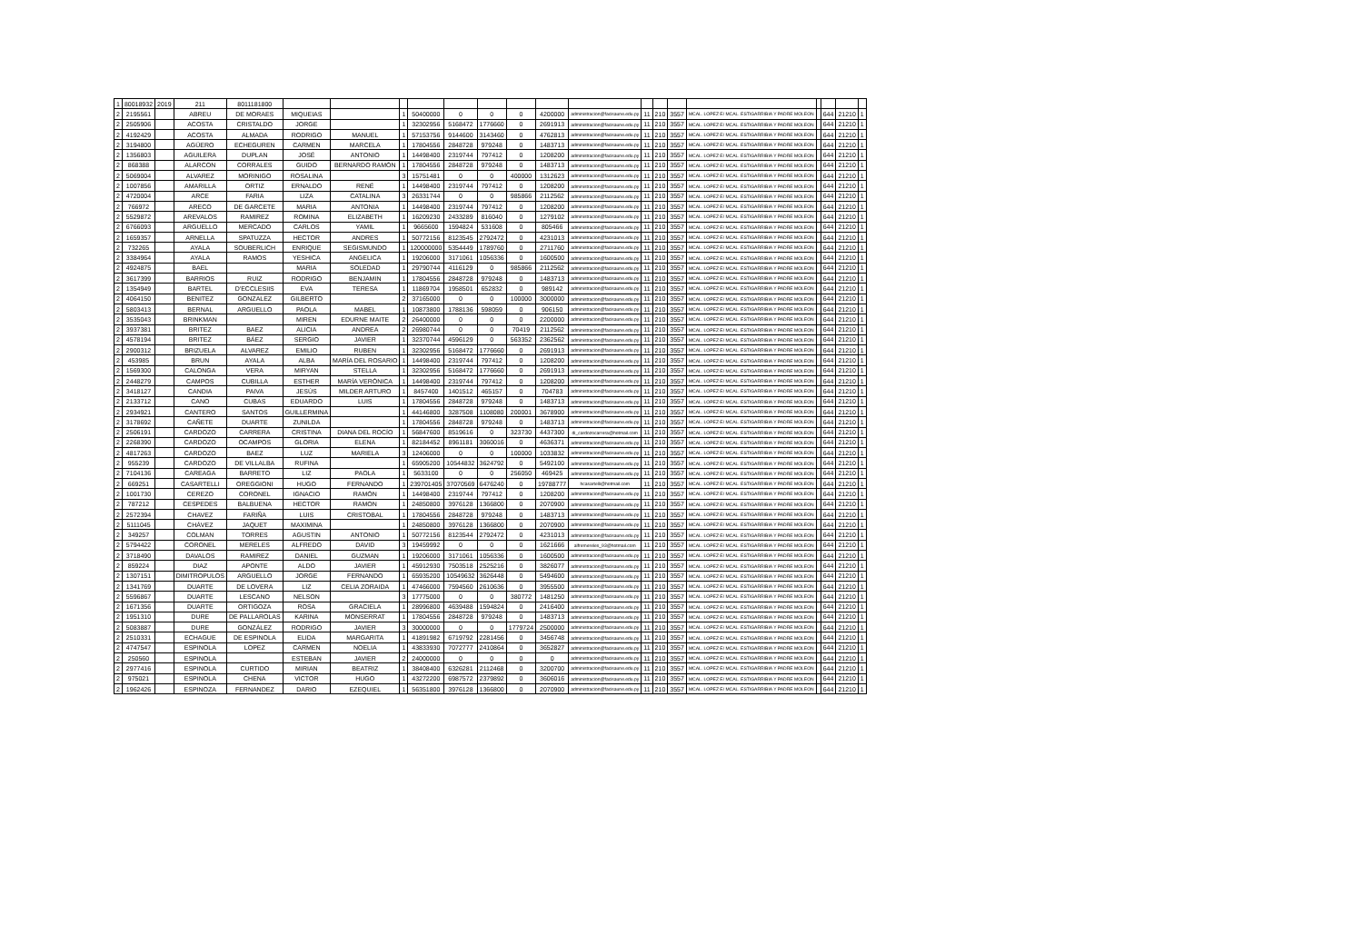| 1 | 80018932 | 2019 | 211 | 8011181800 | | | | | | | | | | | | | | | | | |
| 2 | 2195561 | | ABREU | DE MORAES | MIQUEIAS | | 1 | 50400000 | 0 | 0 | 0 | 4200000 | administracion@facisaune.edu.py | 11 | 210 | 3557 | MCAL. LOPEZ E/ MCAL. ESTIGARRIBIA Y PADRE MOLEON | | 644 | 21210 | 1 |
| 2 | 2505906 | | ACOSTA | CRISTALDO | JORGE | | 1 | 32302956 | 5168472 | 1776660 | 0 | 2691913 | administracion@facisaune.edu.py | 11 | 210 | 3557 | MCAL. LOPEZ E/ MCAL. ESTIGARRIBIA Y PADRE MOLEON | | 644 | 21210 | 1 |
| 2 | 4192429 | | ACOSTA | ALMADA | RODRIGO | MANUEL | 1 | 57153756 | 9144600 | 3143460 | 0 | 4762813 | administracion@facisaune.edu.py | 11 | 210 | 3557 | MCAL. LOPEZ E/ MCAL. ESTIGARRIBIA Y PADRE MOLEON | | 644 | 21210 | 1 |
| 2 | 3194800 | | AGÜERO | ECHEGUREN | CARMEN | MARCELA | 1 | 17804556 | 2848728 | 979248 | 0 | 1483713 | administracion@facisaune.edu.py | 11 | 210 | 3557 | MCAL. LOPEZ E/ MCAL. ESTIGARRIBIA Y PADRE MOLEON | | 644 | 21210 | 1 |
| 2 | 1356803 | | AGUILERA | DUPLAN | JOSÉ | ANTONIO | 1 | 14498400 | 2319744 | 797412 | 0 | 1208200 | administracion@facisaune.edu.py | 11 | 210 | 3557 | MCAL. LOPEZ E/ MCAL. ESTIGARRIBIA Y PADRE MOLEON | | 644 | 21210 | 1 |
| 2 | 868388 | | ALARCON | CORRALES | GUIDO | BERNARDO RAMÓN | 1 | 17804556 | 2848728 | 979248 | 0 | 1483713 | administracion@facisaune.edu.py | 11 | 210 | 3557 | MCAL. LOPEZ E/ MCAL. ESTIGARRIBIA Y PADRE MOLEON | | 644 | 21210 | 1 |
| 2 | 5069004 | | ALVAREZ | MORINIGO | ROSALINA | | 3 | 15751481 | 0 | 0 | 400000 | 1312623 | administracion@facisaune.edu.py | 11 | 210 | 3557 | MCAL. LOPEZ E/ MCAL. ESTIGARRIBIA Y PADRE MOLEON | | 644 | 21210 | 1 |
| 2 | 1007856 | | AMARILLA | ORTIZ | ERNALDO | RENÉ | 1 | 14498400 | 2319744 | 797412 | 0 | 1208200 | administracion@facisaune.edu.py | 11 | 210 | 3557 | MCAL. LOPEZ E/ MCAL. ESTIGARRIBIA Y PADRE MOLEON | | 644 | 21210 | 1 |
| 2 | 4720004 | | ARCE | FARIA | LIZA | CATALINA | 3 | 26331744 | 0 | 0 | 985866 | 2112562 | administracion@facisaune.edu.py | 11 | 210 | 3557 | MCAL. LOPEZ E/ MCAL. ESTIGARRIBIA Y PADRE MOLEON | | 644 | 21210 | 1 |
| 2 | 766972 | | ARECO | DE GARCETE | MARIA | ANTONIA | 1 | 14498400 | 2319744 | 797412 | 0 | 1208200 | administracion@facisaune.edu.py | 11 | 210 | 3557 | MCAL. LOPEZ E/ MCAL. ESTIGARRIBIA Y PADRE MOLEON | | 644 | 21210 | 1 |
| 2 | 5529872 | | AREVALOS | RAMIREZ | ROMINA | ELIZABETH | 1 | 16209230 | 2433289 | 816040 | 0 | 1279102 | administracion@facisaune.edu.py | 11 | 210 | 3557 | MCAL. LOPEZ E/ MCAL. ESTIGARRIBIA Y PADRE MOLEON | | 644 | 21210 | 1 |
| 2 | 6766093 | | ARGUELLO | MERCADO | CARLOS | YAMIL | 1 | 9665600 | 1594824 | 531608 | 0 | 805466 | administracion@facisaune.edu.py | 11 | 210 | 3557 | MCAL. LOPEZ E/ MCAL. ESTIGARRIBIA Y PADRE MOLEON | | 644 | 21210 | 1 |
| 2 | 1659357 | | ARNELLA | SPATUZZA | HECTOR | ANDRES | 1 | 50772156 | 8123545 | 2792472 | 0 | 4231013 | administracion@facisaune.edu.py | 11 | 210 | 3557 | MCAL. LOPEZ E/ MCAL. ESTIGARRIBIA Y PADRE MOLEON | | 644 | 21210 | 1 |
| 2 | 732265 | | AYALA | SOUBERLICH | ENRIQUE | SEGISMUNDO | 1 | 120000000 | 5354449 | 1789760 | 0 | 2711760 | administracion@facisaune.edu.py | 11 | 210 | 3557 | MCAL. LOPEZ E/ MCAL. ESTIGARRIBIA Y PADRE MOLEON | | 644 | 21210 | 1 |
| 2 | 3384964 | | AYALA | RAMOS | YESHICA | ANGELICA | 1 | 19206000 | 3171061 | 1056336 | 0 | 1600500 | administracion@facisaune.edu.py | 11 | 210 | 3557 | MCAL. LOPEZ E/ MCAL. ESTIGARRIBIA Y PADRE MOLEON | | 644 | 21210 | 1 |
| 2 | 4924875 | | BAEL | | MARIA | SOLEDAD | 1 | 29790744 | 4116129 | 0 | 985866 | 2112562 | administracion@facisaune.edu.py | 11 | 210 | 3557 | MCAL. LOPEZ E/ MCAL. ESTIGARRIBIA Y PADRE MOLEON | | 644 | 21210 | 1 |
| 2 | 3617399 | | BARRIOS | RUIZ | RODRIGO | BENJAMIN | 1 | 17804556 | 2848728 | 979248 | 0 | 1483713 | administracion@facisaune.edu.py | 11 | 210 | 3557 | MCAL. LOPEZ E/ MCAL. ESTIGARRIBIA Y PADRE MOLEON | | 644 | 21210 | 1 |
| 2 | 1354949 | | BARTEL | D'ECCLESIIS | EVA | TERESA | 1 | 11869704 | 1958501 | 652832 | 0 | 989142 | administracion@facisaune.edu.py | 11 | 210 | 3557 | MCAL. LOPEZ E/ MCAL. ESTIGARRIBIA Y PADRE MOLEON | | 644 | 21210 | 1 |
| 2 | 4064150 | | BENITEZ | GONZALEZ | GILBERTO | | 2 | 37165000 | 0 | 0 | 100000 | 3000000 | administracion@facisaune.edu.py | 11 | 210 | 3557 | MCAL. LOPEZ E/ MCAL. ESTIGARRIBIA Y PADRE MOLEON | | 644 | 21210 | 1 |
| 2 | 5803413 | | BERNAL | ARGUELLO | PAOLA | MABEL | 1 | 10873800 | 1788136 | 598059 | 0 | 906150 | administracion@facisaune.edu.py | 11 | 210 | 3557 | MCAL. LOPEZ E/ MCAL. ESTIGARRIBIA Y PADRE MOLEON | | 644 | 21210 | 1 |
| 2 | 3535043 | | BRINKMAN | | MIREN | EDURNE MAITE | 2 | 26400000 | 0 | 0 | 0 | 2200000 | administracion@facisaune.edu.py | 11 | 210 | 3557 | MCAL. LOPEZ E/ MCAL. ESTIGARRIBIA Y PADRE MOLEON | | 644 | 21210 | 1 |
| 2 | 3937381 | | BRITEZ | BAEZ | ALICIA | ANDREA | 2 | 26980744 | 0 | 0 | 70419 | 2112562 | administracion@facisaune.edu.py | 11 | 210 | 3557 | MCAL. LOPEZ E/ MCAL. ESTIGARRIBIA Y PADRE MOLEON | | 644 | 21210 | 1 |
| 2 | 4578194 | | BRITEZ | BÁEZ | SERGIO | JAVIER | 1 | 32370744 | 4596129 | 0 | 563352 | 2362562 | administracion@facisaune.edu.py | 11 | 210 | 3557 | MCAL. LOPEZ E/ MCAL. ESTIGARRIBIA Y PADRE MOLEON | | 644 | 21210 | 1 |
| 2 | 2900312 | | BRIZUELA | ALVAREZ | EMILIO | RUBEN | 1 | 32302956 | 5168472 | 1776660 | 0 | 2691913 | administracion@facisaune.edu.py | 11 | 210 | 3557 | MCAL. LOPEZ E/ MCAL. ESTIGARRIBIA Y PADRE MOLEON | | 644 | 21210 | 1 |
| 2 | 453985 | | BRUN | AYALA | ALBA | MARÍA DEL ROSARIO | 1 | 14498400 | 2319744 | 797412 | 0 | 1208200 | administracion@facisaune.edu.py | 11 | 210 | 3557 | MCAL. LOPEZ E/ MCAL. ESTIGARRIBIA Y PADRE MOLEON | | 644 | 21210 | 1 |
| 2 | 1569300 | | CALONGA | VERA | MIRYAN | STELLA | 1 | 32302956 | 5168472 | 1776660 | 0 | 2691913 | administracion@facisaune.edu.py | 11 | 210 | 3557 | MCAL. LOPEZ E/ MCAL. ESTIGARRIBIA Y PADRE MOLEON | | 644 | 21210 | 1 |
| 2 | 2448279 | | CAMPOS | CUBILLA | ESTHER | MARÍA VERÓNICA | 1 | 14498400 | 2319744 | 797412 | 0 | 1208200 | administracion@facisaune.edu.py | 11 | 210 | 3557 | MCAL. LOPEZ E/ MCAL. ESTIGARRIBIA Y PADRE MOLEON | | 644 | 21210 | 1 |
| 2 | 3418127 | | CANDIA | PAIVA | JESÚS | MILDER ARTURO | 1 | 8457400 | 1401512 | 465157 | 0 | 704783 | administracion@facisaune.edu.py | 11 | 210 | 3557 | MCAL. LOPEZ E/ MCAL. ESTIGARRIBIA Y PADRE MOLEON | | 644 | 21210 | 1 |
| 2 | 2133712 | | CANO | CUBAS | EDUARDO | LUIS | 1 | 17804556 | 2848728 | 979248 | 0 | 1483713 | administracion@facisaune.edu.py | 11 | 210 | 3557 | MCAL. LOPEZ E/ MCAL. ESTIGARRIBIA Y PADRE MOLEON | | 644 | 21210 | 1 |
| 2 | 2934921 | | CANTERO | SANTOS | GUILLERMINA | | 1 | 44146800 | 3287508 | 1108080 | 200001 | 3678900 | administracion@facisaune.edu.py | 11 | 210 | 3557 | MCAL. LOPEZ E/ MCAL. ESTIGARRIBIA Y PADRE MOLEON | | 644 | 21210 | 1 |
| 2 | 3178692 | | CAÑETE | DUARTE | ZUNILDA | | 1 | 17804556 | 2848728 | 979248 | 0 | 1483713 | administracion@facisaune.edu.py | 11 | 210 | 3557 | MCAL. LOPEZ E/ MCAL. ESTIGARRIBIA Y PADRE MOLEON | | 644 | 21210 | 1 |
| 2 | 2506191 | | CARDOZO | CARRERA | CRISTINA | DIANA DEL ROCÍO | 1 | 56847600 | 8519616 | 0 | 323730 | 4437300 | di_cardozocarrera@hotmail.com | 11 | 210 | 3557 | MCAL. LOPEZ E/ MCAL. ESTIGARRIBIA Y PADRE MOLEON | | 644 | 21210 | 1 |
| 2 | 2268390 | | CARDOZO | OCAMPOS | GLORIA | ELENA | 1 | 82184452 | 8961181 | 3060016 | 0 | 4636371 | administracion@facisaune.edu.py | 11 | 210 | 3557 | MCAL. LOPEZ E/ MCAL. ESTIGARRIBIA Y PADRE MOLEON | | 644 | 21210 | 1 |
| 2 | 4817263 | | CARDOZO | BAEZ | LUZ | MARIELA | 3 | 12406000 | 0 | 0 | 100000 | 1033832 | administracion@facisaune.edu.py | 11 | 210 | 3557 | MCAL. LOPEZ E/ MCAL. ESTIGARRIBIA Y PADRE MOLEON | | 644 | 21210 | 1 |
| 2 | 955239 | | CARDOZO | DE VILLALBA | RUFINA | | 1 | 65905200 | 10544832 | 3624792 | 0 | 5492100 | administracion@facisaune.edu.py | 11 | 210 | 3557 | MCAL. LOPEZ E/ MCAL. ESTIGARRIBIA Y PADRE MOLEON | | 644 | 21210 | 1 |
| 2 | 7104136 | | CAREAGA | BARRETO | LIZ | PAOLA | 1 | 5633100 | 0 | 0 | 256050 | 469425 | administracion@facisaune.edu.py | 11 | 210 | 3557 | MCAL. LOPEZ E/ MCAL. ESTIGARRIBIA Y PADRE MOLEON | | 644 | 21210 | 1 |
| 2 | 669251 | | CASARTELLI | OREGGIONI | HUGO | FERNANDO | 1 | 239701405 | 37070569 | 6476240 | 0 | 19788777 | hcasartelli@hotmail.com | 11 | 210 | 3557 | MCAL. LOPEZ E/ MCAL. ESTIGARRIBIA Y PADRE MOLEON | | 644 | 21210 | 1 |
| 2 | 1001730 | | CEREZO | CORONEL | IGNACIO | RAMÓN | 1 | 14498400 | 2319744 | 797412 | 0 | 1208200 | administracion@facisaune.edu.py | 11 | 210 | 3557 | MCAL. LOPEZ E/ MCAL. ESTIGARRIBIA Y PADRE MOLEON | | 644 | 21210 | 1 |
| 2 | 787212 | | CESPEDES | BALBUENA | HECTOR | RAMON | 1 | 24850800 | 3976128 | 1366800 | 0 | 2070900 | administracion@facisaune.edu.py | 11 | 210 | 3557 | MCAL. LOPEZ E/ MCAL. ESTIGARRIBIA Y PADRE MOLEON | | 644 | 21210 | 1 |
| 2 | 2572394 | | CHAVEZ | FARIÑA | LUIS | CRISTOBAL | 1 | 17804556 | 2848728 | 979248 | 0 | 1483713 | administracion@facisaune.edu.py | 11 | 210 | 3557 | MCAL. LOPEZ E/ MCAL. ESTIGARRIBIA Y PADRE MOLEON | | 644 | 21210 | 1 |
| 2 | 5111045 | | CHÁVEZ | JAQUET | MAXIMINA | | 1 | 24850800 | 3976128 | 1366800 | 0 | 2070900 | administracion@facisaune.edu.py | 11 | 210 | 3557 | MCAL. LOPEZ E/ MCAL. ESTIGARRIBIA Y PADRE MOLEON | | 644 | 21210 | 1 |
| 2 | 349257 | | COLMAN | TORRES | AGUSTIN | ANTONIO | 1 | 50772156 | 8123544 | 2792472 | 0 | 4231013 | administracion@facisaune.edu.py | 11 | 210 | 3557 | MCAL. LOPEZ E/ MCAL. ESTIGARRIBIA Y PADRE MOLEON | | 644 | 21210 | 1 |
| 2 | 5794422 | | CORONEL | MERELES | ALFREDO | DAVID | 3 | 19459992 | 0 | 0 | 0 | 1621666 | alfremereles_93@hotmail.com | 11 | 210 | 3557 | MCAL. LOPEZ E/ MCAL. ESTIGARRIBIA Y PADRE MOLEON | | 644 | 21210 | 1 |
| 2 | 3718490 | | DAVALOS | RAMIREZ | DANIEL | GUZMAN | 1 | 19206000 | 3171061 | 1056336 | 0 | 1600500 | administracion@facisaune.edu.py | 11 | 210 | 3557 | MCAL. LOPEZ E/ MCAL. ESTIGARRIBIA Y PADRE MOLEON | | 644 | 21210 | 1 |
| 2 | 859224 | | DIAZ | APONTE | ALDO | JAVIER | 1 | 45912930 | 7503518 | 2525216 | 0 | 3826077 | administracion@facisaune.edu.py | 11 | 210 | 3557 | MCAL. LOPEZ E/ MCAL. ESTIGARRIBIA Y PADRE MOLEON | | 644 | 21210 | 1 |
| 2 | 1307151 | | DIMITROPULOS | ARGUELLO | JORGE | FERNANDO | 1 | 65935200 | 10549632 | 3626448 | 0 | 5494600 | administracion@facisaune.edu.py | 11 | 210 | 3557 | MCAL. LOPEZ E/ MCAL. ESTIGARRIBIA Y PADRE MOLEON | | 644 | 21210 | 1 |
| 2 | 1341769 | | DUARTE | DE LOVERA | LIZ | CELIA ZORAIDA | 1 | 47466000 | 7594560 | 2610636 | 0 | 3955500 | administracion@facisaune.edu.py | 11 | 210 | 3557 | MCAL. LOPEZ E/ MCAL. ESTIGARRIBIA Y PADRE MOLEON | | 644 | 21210 | 1 |
| 2 | 5596867 | | DUARTE | LESCANO | NELSON | | 3 | 17775000 | 0 | 0 | 380772 | 1481250 | administracion@facisaune.edu.py | 11 | 210 | 3557 | MCAL. LOPEZ E/ MCAL. ESTIGARRIBIA Y PADRE MOLEON | | 644 | 21210 | 1 |
| 2 | 1671356 | | DUARTE | ORTIGOZA | ROSA | GRACIELA | 1 | 28996800 | 4639488 | 1594824 | 0 | 2416400 | administracion@facisaune.edu.py | 11 | 210 | 3557 | MCAL. LOPEZ E/ MCAL. ESTIGARRIBIA Y PADRE MOLEON | | 644 | 21210 | 1 |
| 2 | 1951310 | | DURE | DE PALLAROLAS | KARINA | MONSERRAT | 1 | 17804556 | 2848728 | 979248 | 0 | 1483713 | administracion@facisaune.edu.py | 11 | 210 | 3557 | MCAL. LOPEZ E/ MCAL. ESTIGARRIBIA Y PADRE MOLEON | | 644 | 21210 | 1 |
| 2 | 5083887 | | DURE | GONZÁLEZ | RODRIGO | JAVIER | 3 | 30000000 | 0 | 0 | 1779724 | 2500000 | administracion@facisaune.edu.py | 11 | 210 | 3557 | MCAL. LOPEZ E/ MCAL. ESTIGARRIBIA Y PADRE MOLEON | | 644 | 21210 | 1 |
| 2 | 2510331 | | ECHAGUE | DE ESPINOLA | ELIDA | MARGARITA | 1 | 41891982 | 6719792 | 2281456 | 0 | 3456748 | administracion@facisaune.edu.py | 11 | 210 | 3557 | MCAL. LOPEZ E/ MCAL. ESTIGARRIBIA Y PADRE MOLEON | | 644 | 21210 | 1 |
| 2 | 4747547 | | ESPINOLA | LOPEZ | CARMEN | NOELIA | 1 | 43833930 | 7072777 | 2410864 | 0 | 3652827 | administracion@facisaune.edu.py | 11 | 210 | 3557 | MCAL. LOPEZ E/ MCAL. ESTIGARRIBIA Y PADRE MOLEON | | 644 | 21210 | 1 |
| 2 | 250560 | | ESPINOLA | | ESTEBAN | JAVIER | 2 | 24000000 | 0 | 0 | 0 | 0 | administracion@facisaune.edu.py | 11 | 210 | 3557 | MCAL. LOPEZ E/ MCAL. ESTIGARRIBIA Y PADRE MOLEON | | 644 | 21210 | 1 |
| 2 | 2977416 | | ESPINOLA | CURTIDO | MIRIAN | BEATRIZ | 1 | 38408400 | 6326281 | 2112468 | 0 | 3200700 | administracion@facisaune.edu.py | 11 | 210 | 3557 | MCAL. LOPEZ E/ MCAL. ESTIGARRIBIA Y PADRE MOLEON | | 644 | 21210 | 1 |
| 2 | 975021 | | ESPINOLA | CHENA | VICTOR | HUGO | 1 | 43272200 | 6987572 | 2379892 | 0 | 3606016 | administracion@facisaune.edu.py | 11 | 210 | 3557 | MCAL. LOPEZ E/ MCAL. ESTIGARRIBIA Y PADRE MOLEON | | 644 | 21210 | 1 |
| 2 | 1962426 | | ESPINOZA | FERNANDEZ | DARIO | EZEQUIEL | 1 | 56351800 | 3976128 | 1366800 | 0 | 2070900 | administracion@facisaune.edu.py | 11 | 210 | 3557 | MCAL. LOPEZ E/ MCAL. ESTIGARRIBIA Y PADRE MOLEON | | 644 | 21210 | 1 |